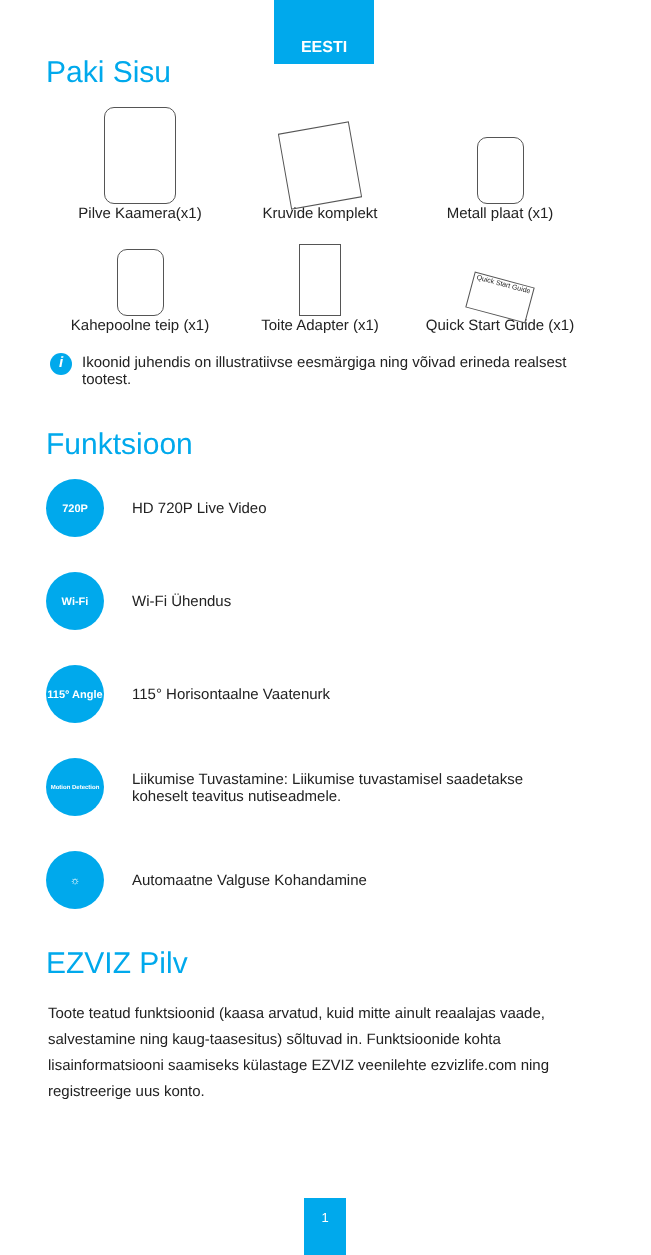EESTI
Paki Sisu
Pilve Kaamera(x1) Kruvide komplekt Metall plaat (x1)
Kahepoolne teip (x1) Toite Adapter (x1)
Quick Start Guide
Quick Start Guide (x1)
i
Ikoonid juhendis on illustratiivse eesmärgiga ning võivad erineda realsest tootest.
Funktsioon
720P
HD 720P Live Video
Wi-Fi
Wi-Fi Ühendus
115° Angle
115° Horisontaalne Vaatenurk
Motion Detection
Liikumise Tuvastamine: Liikumise tuvastamisel saadetakse
koheselt teavitus nutiseadmele.
☼
Automaatne Valguse Kohandamine
EZVIZ Pilv
Toote teatud funktsioonid (kaasa arvatud, kuid mitte ainult reaalajas vaade, salvestamine ning kaug-taasesitus) sõltuvad in. Funktsioonide kohta lisainformatsiooni saamiseks külastage EZVIZ veenilehte ezvizlife.com ning registreerige uus konto.
1